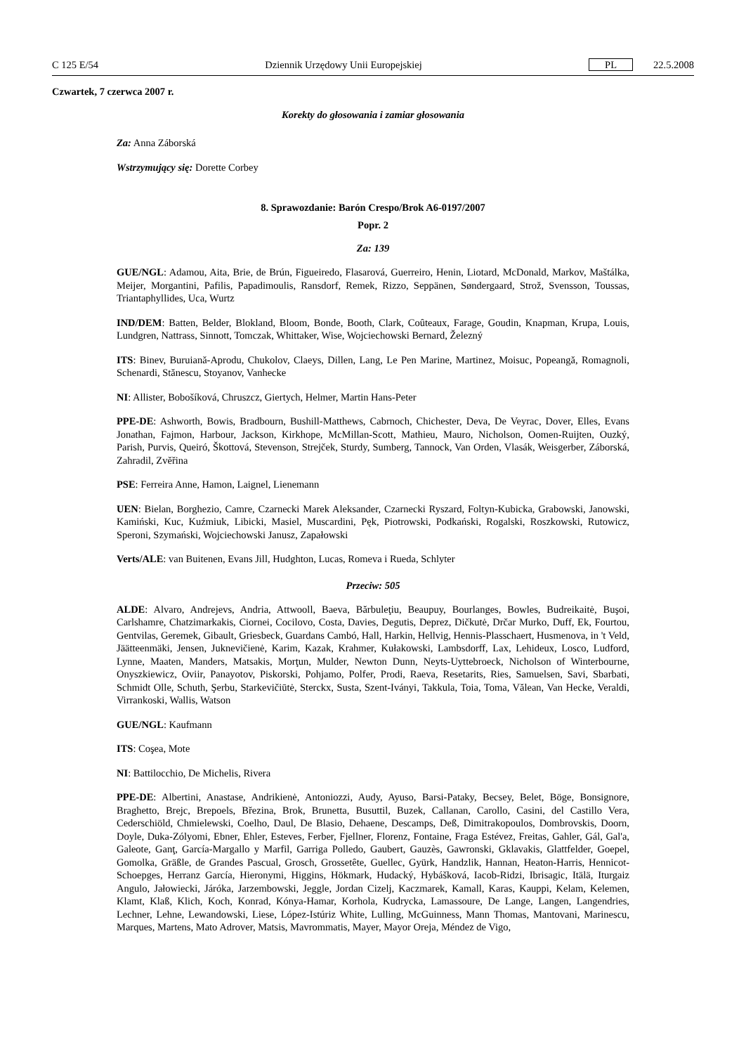C 125 E/54 Dziennik Urzędowy Unii Europejskiej PL 22.5.2008
Czwartek, 7 czerwca 2007 r.
Korekty do głosowania i zamiar głosowania
Za: Anna Záborská
Wstrzymujący się: Dorette Corbey
8. Sprawozdanie: Barón Crespo/Brok A6-0197/2007
Popr. 2
Za: 139
GUE/NGL: Adamou, Aita, Brie, de Brún, Figueiredo, Flasarová, Guerreiro, Henin, Liotard, McDonald, Markov, Maštálka, Meijer, Morgantini, Pafilis, Papadimoulis, Ransdorf, Remek, Rizzo, Seppänen, Søndergaard, Strož, Svensson, Toussas, Triantaphyllides, Uca, Wurtz
IND/DEM: Batten, Belder, Blokland, Bloom, Bonde, Booth, Clark, Coûteaux, Farage, Goudin, Knapman, Krupa, Louis, Lundgren, Nattrass, Sinnott, Tomczak, Whittaker, Wise, Wojciechowski Bernard, Železný
ITS: Binev, Buruiană-Aprodu, Chukolov, Claeys, Dillen, Lang, Le Pen Marine, Martinez, Moisuc, Popeangă, Romagnoli, Schenardi, Stănescu, Stoyanov, Vanhecke
NI: Allister, Bobošíková, Chruszcz, Giertych, Helmer, Martin Hans-Peter
PPE-DE: Ashworth, Bowis, Bradbourn, Bushill-Matthews, Cabrnoch, Chichester, Deva, De Veyrac, Dover, Elles, Evans Jonathan, Fajmon, Harbour, Jackson, Kirkhope, McMillan-Scott, Mathieu, Mauro, Nicholson, Oomen-Ruijten, Ouzký, Parish, Purvis, Queiró, Škottová, Stevenson, Strejček, Sturdy, Sumberg, Tannock, Van Orden, Vlasák, Weisgerber, Záborská, Zahradil, Zvěřina
PSE: Ferreira Anne, Hamon, Laignel, Lienemann
UEN: Bielan, Borghezio, Camre, Czarnecki Marek Aleksander, Czarnecki Ryszard, Foltyn-Kubicka, Grabowski, Janowski, Kamiński, Kuc, Kuźmiuk, Libicki, Masiel, Muscardini, Pęk, Piotrowski, Podkański, Rogalski, Roszkowski, Rutowicz, Speroni, Szymański, Wojciechowski Janusz, Zapałowski
Verts/ALE: van Buitenen, Evans Jill, Hudghton, Lucas, Romeva i Rueda, Schlyter
Przeciw: 505
ALDE: Alvaro, Andrejevs, Andria, Attwooll, Baeva, Bărbuleţiu, Beaupuy, Bourlanges, Bowles, Budreikaitė, Buşoi, Carlshamre, Chatzimarkakis, Ciornei, Cocilovo, Costa, Davies, Degutis, Deprez, Dičkutė, Drčar Murko, Duff, Ek, Fourtou, Gentvilas, Geremek, Gibault, Griesbeck, Guardans Cambó, Hall, Harkin, Hellvig, Hennis-Plasschaert, Husmenova, in 't Veld, Jäätteenmäki, Jensen, Juknevičienė, Karim, Kazak, Krahmer, Kułakowski, Lambsdorff, Lax, Lehideux, Losco, Ludford, Lynne, Maaten, Manders, Matsakis, Morţun, Mulder, Newton Dunn, Neyts-Uyttebroeck, Nicholson of Winterbourne, Onyszkiewicz, Oviir, Panayotov, Piskorski, Pohjamo, Polfer, Prodi, Raeva, Resetarits, Ries, Samuelsen, Savi, Sbarbati, Schmidt Olle, Schuth, Şerbu, Starkevičiūtė, Sterckx, Susta, Szent-Iványi, Takkula, Toia, Toma, Vălean, Van Hecke, Veraldi, Virrankoski, Wallis, Watson
GUE/NGL: Kaufmann
ITS: Coşea, Mote
NI: Battilocchio, De Michelis, Rivera
PPE-DE: Albertini, Anastase, Andrikienė, Antoniozzi, Audy, Ayuso, Barsi-Pataky, Becsey, Belet, Böge, Bonsignore, Braghetto, Brejc, Brepoels, Březina, Brok, Brunetta, Busuttil, Buzek, Callanan, Carollo, Casini, del Castillo Vera, Cederschiöld, Chmielewski, Coelho, Daul, De Blasio, Dehaene, Descamps, Deß, Dimitrakopoulos, Dombrovskis, Doorn, Doyle, Duka-Zólyomi, Ebner, Ehler, Esteves, Ferber, Fjellner, Florenz, Fontaine, Fraga Estévez, Freitas, Gahler, Gál, Gal'a, Galeote, Ganţ, García-Margallo y Marfil, Garriga Polledo, Gaubert, Gauzès, Gawronski, Gklavakis, Glattfelder, Goepel, Gomolka, Gräßle, de Grandes Pascual, Grosch, Grossetête, Guellec, Gyürk, Handzlik, Hannan, Heaton-Harris, Hennicot-Schoepges, Herranz García, Hieronymi, Higgins, Hökmark, Hudacký, Hybášková, Iacob-Ridzi, Ibrisagic, Itälä, Iturgaiz Angulo, Jałowiecki, Járóka, Jarzembowski, Jeggle, Jordan Cizelj, Kaczmarek, Kamall, Karas, Kauppi, Kelam, Kelemen, Klamt, Klaß, Klich, Koch, Konrad, Kónya-Hamar, Korhola, Kudrycka, Lamassoure, De Lange, Langen, Langendries, Lechner, Lehne, Lewandowski, Liese, López-Istúriz White, Lulling, McGuinness, Mann Thomas, Mantovani, Marinescu, Marques, Martens, Mato Adrover, Matsis, Mavrommatis, Mayer, Mayor Oreja, Méndez de Vigo,